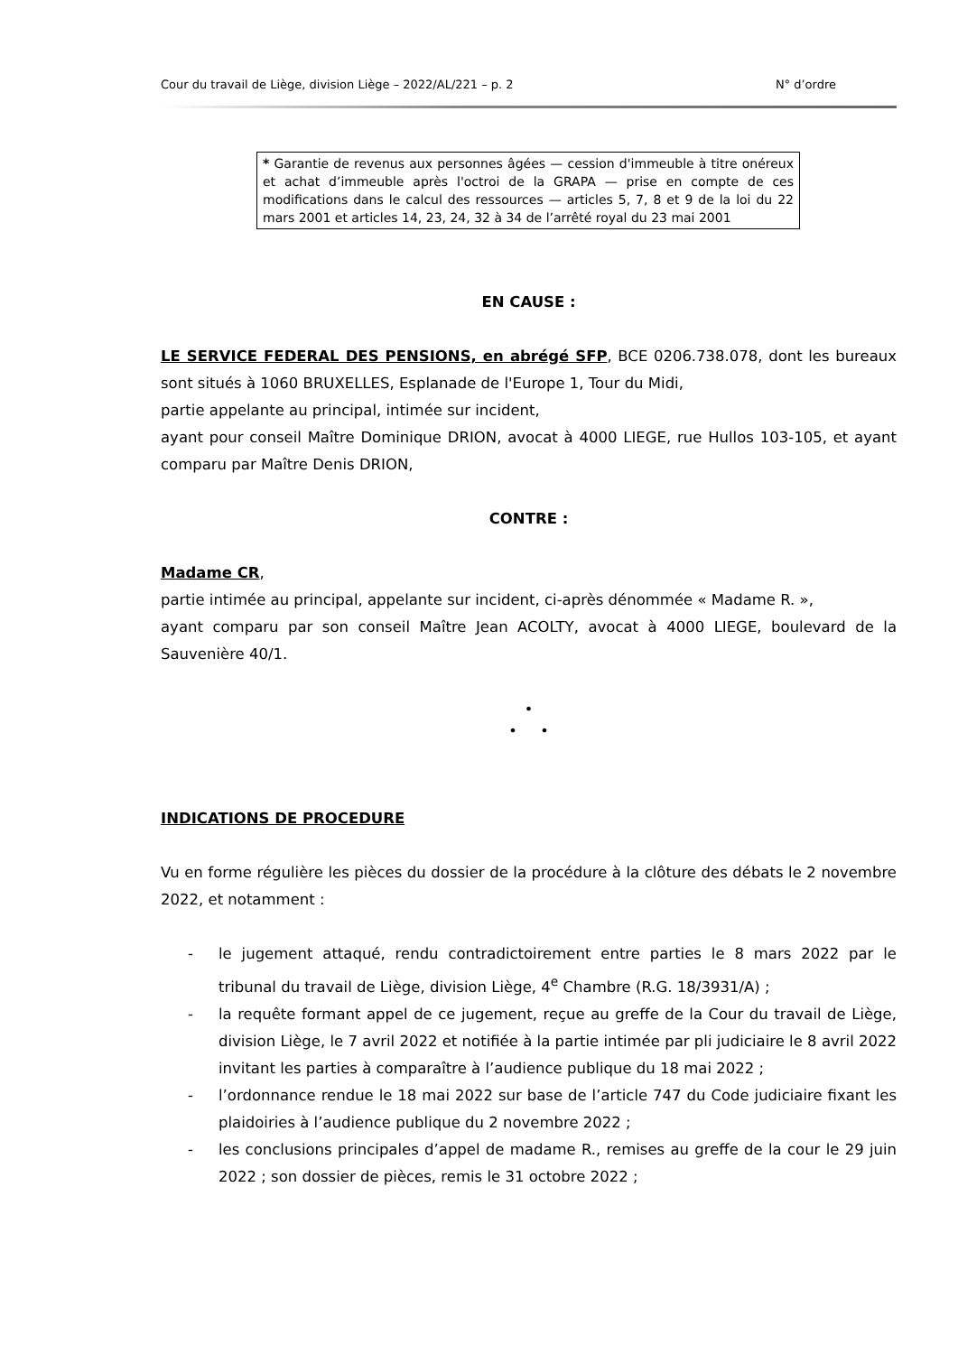Cour du travail de Liège, division Liège – 2022/AL/221 – p. 2 N° d’ordre
* Garantie de revenus aux personnes âgées — cession d'immeuble à titre onéreux et achat d’immeuble après l'octroi de la GRAPA — prise en compte de ces modifications dans le calcul des ressources — articles 5, 7, 8 et 9 de la loi du 22 mars 2001 et articles 14, 23, 24, 32 à 34 de l’arrêté royal du 23 mai 2001
EN CAUSE :
LE SERVICE FEDERAL DES PENSIONS, en abrégé SFP, BCE 0206.738.078, dont les bureaux sont situés à 1060 BRUXELLES, Esplanade de l'Europe 1, Tour du Midi,
partie appelante au principal, intimée sur incident,
ayant pour conseil Maître Dominique DRION, avocat à 4000 LIEGE, rue Hullos 103-105, et ayant comparu par Maître Denis DRION,
CONTRE :
Madame CR,
partie intimée au principal, appelante sur incident, ci-après dénommée « Madame R. »,
ayant comparu par son conseil Maître Jean ACOLTY, avocat à 4000 LIEGE, boulevard de la Sauvenière 40/1.
•
• •
INDICATIONS DE PROCEDURE
Vu en forme régulière les pièces du dossier de la procédure à la clôture des débats le 2 novembre 2022, et notamment :
- le jugement attaqué, rendu contradictoirement entre parties le 8 mars 2022 par le tribunal du travail de Liège, division Liège, 4<sup>e</sup> Chambre (R.G. 18/3931/A) ;
- la requête formant appel de ce jugement, reçue au greffe de la Cour du travail de Liège, division Liège, le 7 avril 2022 et notifiée à la partie intimée par pli judiciaire le 8 avril 2022 invitant les parties à comparaître à l’audience publique du 18 mai 2022 ;
- l’ordonnance rendue le 18 mai 2022 sur base de l’article 747 du Code judiciaire fixant les plaidoiries à l’audience publique du 2 novembre 2022 ;
- les conclusions principales d’appel de madame R., remises au greffe de la cour le 29 juin 2022 ; son dossier de pièces, remis le 31 octobre 2022 ;